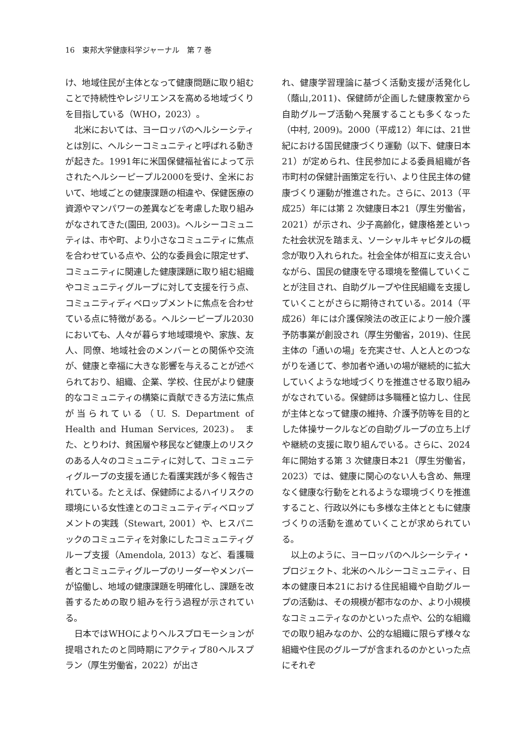16　東邦大学健康科学ジャーナル　第 7 巻
け、地域住民が主体となって健康問題に取り組むことで持続性やレジリエンスを高める地域づくりを目指している（WHO，2023）。
北米においては、ヨーロッパのヘルシーシティとは別に、ヘルシーコミュニティと呼ばれる動きが起きた。1991年に米国保健福祉省によって示されたヘルシーピープル2000を受け、全米において、地域ごとの健康課題の相違や、保健医療の資源やマンパワーの差異などを考慮した取り組みがなされてきた(園田, 2003)。ヘルシーコミュニティは、市や町、より小さなコミュニティに焦点を合わせている点や、公的な委員会に限定せず、コミュニティに関連した健康課題に取り組む組織やコミュニティグループに対して支援を行う点、コミュニティディベロップメントに焦点を合わせている点に特徴がある。ヘルシーピープル2030においても、人々が暮らす地域環境や、家族、友人、同僚、地域社会のメンバーとの関係や交流が、健康と幸福に大きな影響を与えることが述べられており、組織、企業、学校、住民がより健康的なコミュニティの構築に貢献できる方法に焦点が当られている（U. S. Department of Health and Human Services, 2023)。 また、とりわけ、貧困層や移民など健康上のリスクのある人々のコミュニティに対して、コミュニティグループの支援を通じた看護実践が多く報告されている。たとえば、保健師によるハイリスクの環境にいる女性達とのコミュニティディベロップメントの実践（Stewart, 2001）や、ヒスパニックのコミュニティを対象にしたコミュニティグループ支援（Amendola, 2013）など、看護職者とコミュニティグループのリーダーやメンバーが協働し、地域の健康課題を明確化し、課題を改善するための取り組みを行う過程が示されている。
日本ではWHOによりヘルスプロモーションが提唱されたのと同時期にアクティブ80ヘルスプラン（厚生労働省，2022）が出さ
れ、健康学習理論に基づく活動支援が活発化し（蔭山,2011)、保健師が企画した健康教室から自助グループ活動へ発展することも多くなった（中村, 2009)。2000（平成12）年には、21世紀における国民健康づくり運動（以下、健康日本21）が定められ、住民参加による委員組織が各市町村の保健計画策定を行い、より住民主体の健康づくり運動が推進された。さらに、2013（平成25）年には第 2 次健康日本21（厚生労働省，2021）が示され、少子高齢化，健康格差といった社会状況を踏まえ、ソーシャルキャピタルの概念が取り入れられた。社会全体が相互に支え合いながら、国民の健康を守る環境を整備していくことが注目され、自助グループや住民組織を支援していくことがさらに期待されている。2014（平成26）年には介護保険法の改正により一般介護予防事業が創設され（厚生労働省，2019)、住民主体の「通いの場」を充実させ、人と人とのつながりを通じて、参加者や通いの場が継続的に拡大していくような地域づくりを推進させる取り組みがなされている。保健師は多職種と協力し、住民が主体となって健康の維持、介護予防等を目的とした体操サークルなどの自助グループの立ち上げや継続の支援に取り組んでいる。さらに、2024年に開始する第 3 次健康日本21（厚生労働省，2023）では、健康に関心のない人も含め、無理なく健康な行動をとれるような環境づくりを推進すること、行政以外にも多様な主体とともに健康づくりの活動を進めていくことが求められている。
以上のように、ヨーロッパのヘルシーシティ・プロジェクト、北米のヘルシーコミュニティ、日本の健康日本21における住民組織や自助グループの活動は、その規模が都市なのか、より小規模なコミュニティなのかといった点や、公的な組織での取り組みなのか、公的な組織に限らず様々な組織や住民のグループが含まれるのかといった点にそれぞ